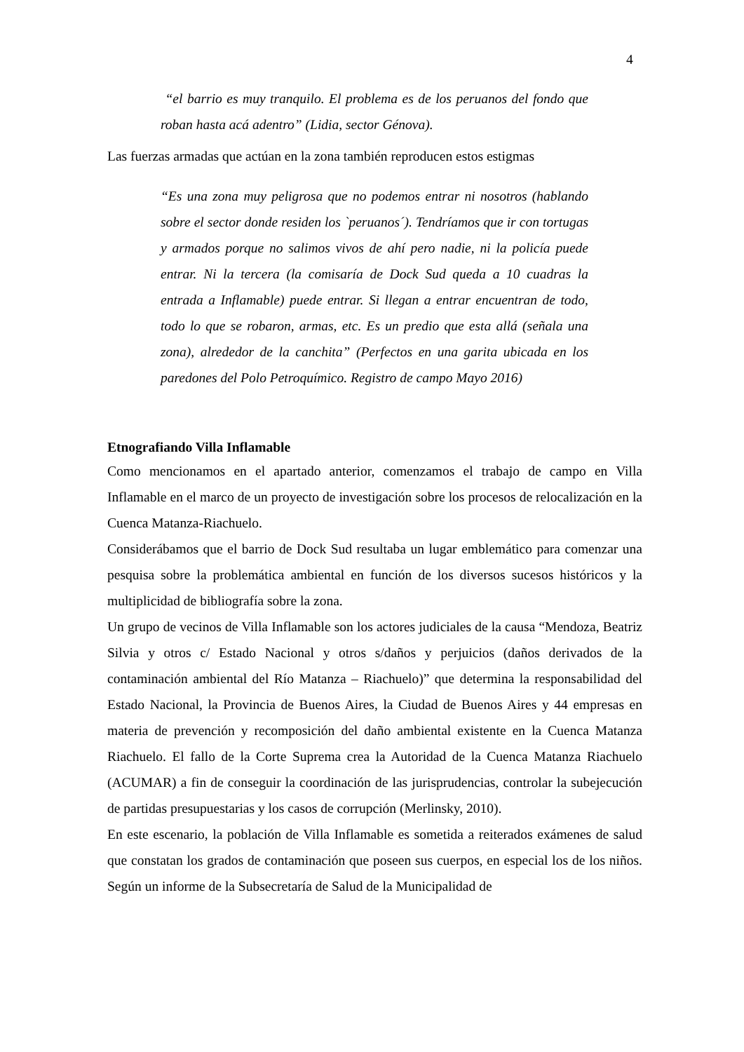4
“el barrio es muy tranquilo. El problema es de los peruanos del fondo que roban hasta acá adentro” (Lidia, sector Génova).
Las fuerzas armadas que actúan en la zona también reproducen estos estigmas
“Es una zona muy peligrosa que no podemos entrar ni nosotros (hablando sobre el sector donde residen los `peruanos´). Tendríamos que ir con tortugas y armados porque no salimos vivos de ahí pero nadie, ni la policía puede entrar. Ni la tercera (la comisaría de Dock Sud queda a 10 cuadras la entrada a Inflamable) puede entrar. Si llegan a entrar encuentran de todo, todo lo que se robaron, armas, etc. Es un predio que esta allá (señala una zona), alrededor de la canchita” (Perfectos en una garita ubicada en los paredones del Polo Petroquímico. Registro de campo Mayo 2016)
Etnografiando Villa Inflamable
Como mencionamos en el apartado anterior, comenzamos el trabajo de campo en Villa Inflamable en el marco de un proyecto de investigación sobre los procesos de relocalización en la Cuenca Matanza-Riachuelo.
Considerábamos que el barrio de Dock Sud resultaba un lugar emblemático para comenzar una pesquisa sobre la problemática ambiental en función de los diversos sucesos históricos y la multiplicidad de bibliografía sobre la zona.
Un grupo de vecinos de Villa Inflamable son los actores judiciales de la causa “Mendoza, Beatriz Silvia y otros c/ Estado Nacional y otros s/daños y perjuicios (daños derivados de la contaminación ambiental del Río Matanza – Riachuelo)” que determina la responsabilidad del Estado Nacional, la Provincia de Buenos Aires, la Ciudad de Buenos Aires y 44 empresas en materia de prevención y recomposición del daño ambiental existente en la Cuenca Matanza Riachuelo. El fallo de la Corte Suprema crea la Autoridad de la Cuenca Matanza Riachuelo (ACUMAR) a fin de conseguir la coordinación de las jurisprudencias, controlar la subejecución de partidas presupuestarias y los casos de corrupción (Merlinsky, 2010).
En este escenario, la población de Villa Inflamable es sometida a reiterados exámenes de salud que constatan los grados de contaminación que poseen sus cuerpos, en especial los de los niños. Según un informe de la Subsecretaría de Salud de la Municipalidad de